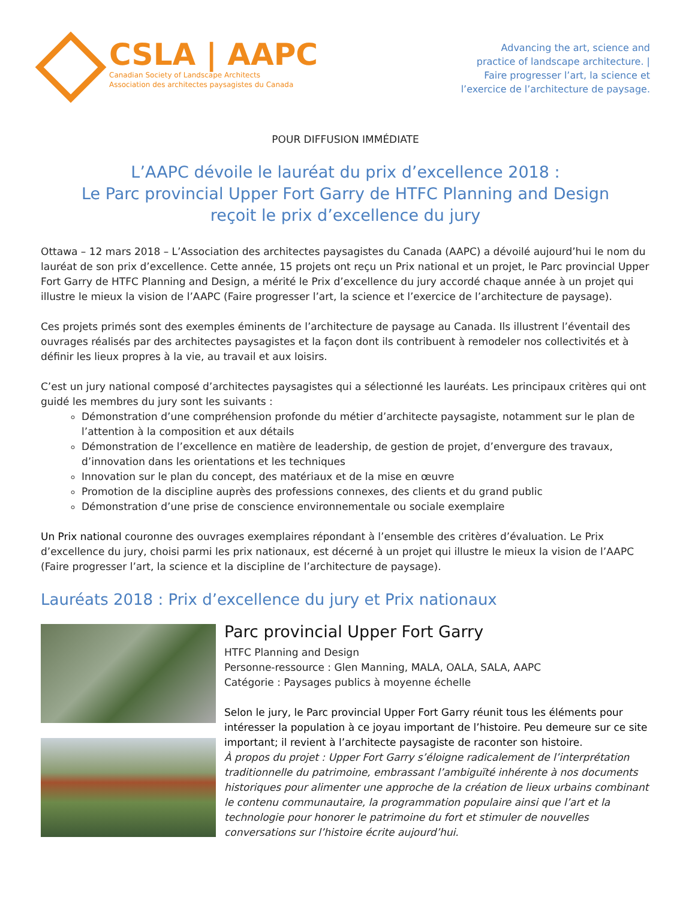CSLA | AAPC
Canadian Society of Landscape Architects
Association des architectes paysagistes du Canada
Advancing the art, science and
practice of landscape architecture. |
Faire progresser l’art, la science et
l’exercice de l’architecture de paysage.
POUR DIFFUSION IMMÉDIATE
L’AAPC dévoile le lauréat du prix d’excellence 2018 :
Le Parc provincial Upper Fort Garry de HTFC Planning and Design
reçoit le prix d’excellence du jury
Ottawa – 12 mars 2018 – L’Association des architectes paysagistes du Canada (AAPC) a dévoilé aujourd’hui le nom du lauréat de son prix d’excellence. Cette année, 15 projets ont reçu un Prix national et un projet, le Parc provincial Upper Fort Garry de HTFC Planning and Design, a mérité le Prix d’excellence du jury accordé chaque année à un projet qui illustre le mieux la vision de l’AAPC (Faire progresser l’art, la science et l’exercice de l’architecture de paysage).
Ces projets primés sont des exemples éminents de l’architecture de paysage au Canada. Ils illustrent l’éventail des ouvrages réalisés par des architectes paysagistes et la façon dont ils contribuent à remodeler nos collectivités et à définir les lieux propres à la vie, au travail et aux loisirs.
C’est un jury national composé d’architectes paysagistes qui a sélectionné les lauréats. Les principaux critères qui ont guidé les membres du jury sont les suivants :
Démonstration d’une compréhension profonde du métier d’architecte paysagiste, notamment sur le plan de l’attention à la composition et aux détails
Démonstration de l’excellence en matière de leadership, de gestion de projet, d’envergure des travaux, d’innovation dans les orientations et les techniques
Innovation sur le plan du concept, des matériaux et de la mise en œuvre
Promotion de la discipline auprès des professions connexes, des clients et du grand public
Démonstration d’une prise de conscience environnementale ou sociale exemplaire
Un Prix national couronne des ouvrages exemplaires répondant à l’ensemble des critères d’évaluation. Le Prix d’excellence du jury, choisi parmi les prix nationaux, est décerné à un projet qui illustre le mieux la vision de l’AAPC (Faire progresser l’art, la science et la discipline de l’architecture de paysage).
Lauréats 2018 : Prix d’excellence du jury et Prix nationaux
Parc provincial Upper Fort Garry
HTFC Planning and Design
Personne-ressource : Glen Manning, MALA, OALA, SALA, AAPC
Catégorie : Paysages publics à moyenne échelle
Selon le jury, le Parc provincial Upper Fort Garry réunit tous les éléments pour intéresser la population à ce joyau important de l’histoire. Peu demeure sur ce site important; il revient à l’architecte paysagiste de raconter son histoire.
À propos du projet : Upper Fort Garry s’éloigne radicalement de l’interprétation traditionnelle du patrimoine, embrassant l’ambiguïté inhérente à nos documents historiques pour alimenter une approche de la création de lieux urbains combinant le contenu communautaire, la programmation populaire ainsi que l’art et la technologie pour honorer le patrimoine du fort et stimuler de nouvelles conversations sur l’histoire écrite aujourd’hui.